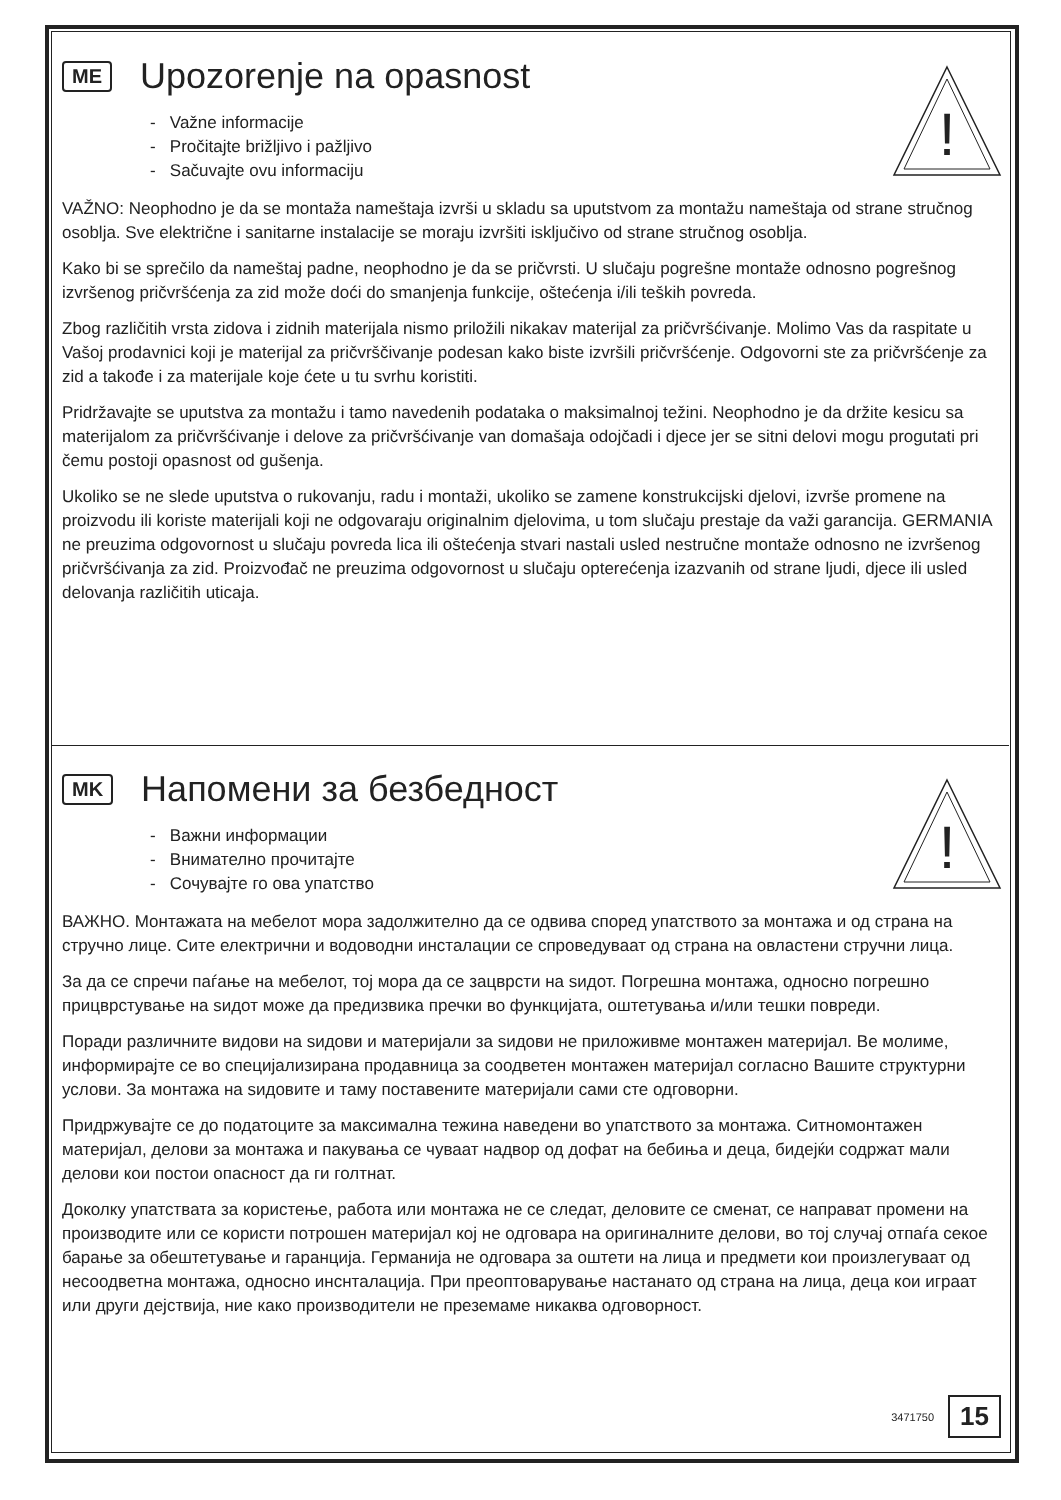!
ME
Upozorenje na opasnost
- Važne informacije
- Pročitajte brižljivo i pažljivo
- Sačuvajte ovu informaciju
VAŽNO: Neophodno je da se montaža nameštaja izvrši u skladu sa uputstvom za montažu nameštaja od strane stručnog osoblja. Sve električne i sanitarne instalacije se moraju izvršiti isključivo od strane stručnog osoblja.
Kako bi se sprečilo da nameštaj padne, neophodno je da se pričvrsti. U slučaju pogrešne montaže odnosno pogrešnog izvršenog pričvršćenja za zid može doći do smanjenja funkcije, oštećenja i/ili teških povreda.
Zbog različitih vrsta zidova i zidnih materijala nismo priložili nikakav materijal za pričvršćivanje. Molimo Vas da raspitate u Vašoj prodavnici koji je materijal za pričvrščivanje podesan kako biste izvršili pričvršćenje. Odgovorni ste za pričvršćenje za zid a takođe i za materijale koje ćete u tu svrhu koristiti.
Pridržavajte se uputstva za montažu i tamo navedenih podataka o maksimalnoj težini. Neophodno je da držite kesicu sa materijalom za pričvršćivanje i delove za pričvršćivanje van domašaja odojčadi i djece jer se sitni delovi mogu progutati pri čemu postoji opasnost od gušenja.
Ukoliko se ne slede uputstva o rukovanju, radu i montaži, ukoliko se zamene konstrukcijski djelovi, izvrše promene na proizvodu ili koriste materijali koji ne odgovaraju originalnim djelovima, u tom slučaju prestaje da važi garancija. GERMANIA ne preuzima odgovornost u slučaju povreda lica ili oštećenja stvari nastali usled nestručne montaže odnosno ne izvršenog pričvršćivanja za zid. Proizvođač ne preuzima odgovornost u slučaju opterećenja izazvanih od strane ljudi, djece ili usled delovanja različitih uticaja.
!
MK
Напомени за безбедност
- Важни информации
- Внимателно прочитајте
- Сочувајте го ова упатство
ВАЖНО. Монтажата на мебелот мора задолжително да се одвива според упатството за монтажа и од страна на стручно лице. Сите електрични и водоводни инсталации се спроведуваат од страна на овластени стручни лица.
За да се спречи паѓање на мебелот, тој мора да се зацврсти на ѕидот. Погрешна монтажа, односно погрешно прицврстување на ѕидот може да предизвика пречки во функцијата, оштетувања и/или тешки повреди.
Поради различните видови на ѕидови и материјали за ѕидови не приложивме монтажен материјал. Ве молиме, информирајте се во специјализирана продавница за соодветен монтажен материјал согласно Вашите структурни услови. За монтажа на ѕидовите и таму поставените материјали сами сте одговорни.
Придржувајте се до податоците за максимална тежина наведени во упатството за монтажа. Ситномонтажен материјал, делови за монтажа и пакувања се чуваат надвор од дофат на бебиња и деца, бидејќи содржат мали делови кои постои опасност да ги голтнат.
Доколку упатствата за користење, работа или монтажа не се следат, деловите се сменат, се направат промени на производите или се користи потрошен материјал кој не одговара на оригиналните делови, во тој случај отпаѓа секое барање за обештетување и гаранција. Германија не одговара за оштети на лица и предмети кои произлегуваат од несоодветна монтажа, односно инснталација. При преоптоварување настанато од страна на лица, деца кои играат или други дејствија, ние како производители не преземаме никаква одговорност.
3471750 15